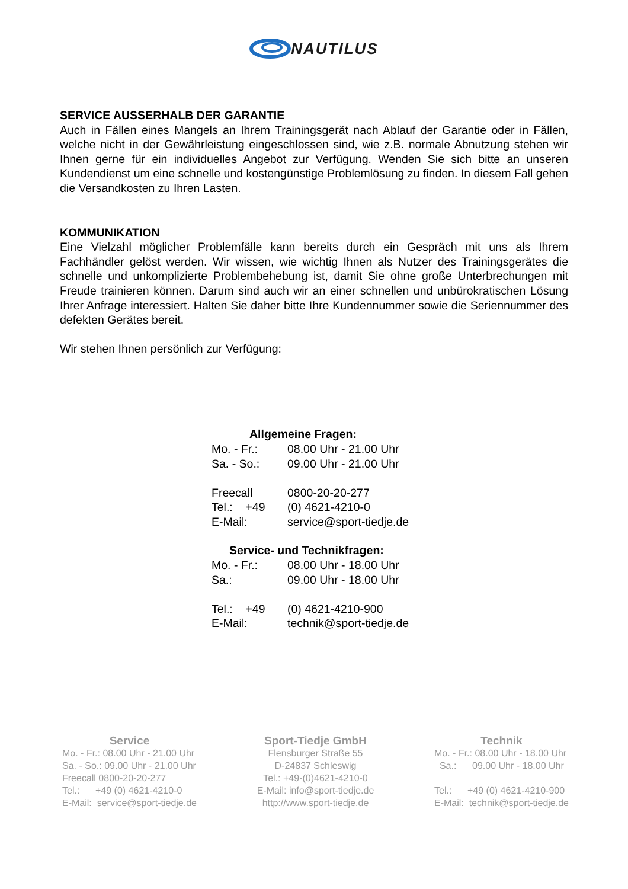NAUTILUS
SERVICE AUSSERHALB DER GARANTIE
Auch in Fällen eines Mangels an Ihrem Trainingsgerät nach Ablauf der Garantie oder in Fällen, welche nicht in der Gewährleistung eingeschlossen sind, wie z.B. normale Abnutzung stehen wir Ihnen gerne für ein individuelles Angebot zur Verfügung. Wenden Sie sich bitte an unseren Kundendienst um eine schnelle und kostengünstige Problemlösung zu finden. In diesem Fall gehen die Versandkosten zu Ihren Lasten.
KOMMUNIKATION
Eine Vielzahl möglicher Problemfälle kann bereits durch ein Gespräch mit uns als Ihrem Fachhändler gelöst werden. Wir wissen, wie wichtig Ihnen als Nutzer des Trainingsgerätes die schnelle und unkomplizierte Problembehebung ist, damit Sie ohne große Unterbrechungen mit Freude trainieren können. Darum sind auch wir an einer schnellen und unbürokratischen Lösung Ihrer Anfrage interessiert. Halten Sie daher bitte Ihre Kundennummer sowie die Seriennummer des defekten Gerätes bereit.
Wir stehen Ihnen persönlich zur Verfügung:
Allgemeine Fragen:
| Mo. - Fr.: | 08.00 Uhr - 21.00 Uhr |
| Sa. - So.: | 09.00 Uhr - 21.00 Uhr |
| Freecall | 0800-20-20-277 |
| Tel.: +49 | (0) 4621-4210-0 |
| E-Mail: | service@sport-tiedje.de |
Service- und Technikfragen:
| Mo. - Fr.: | 08.00 Uhr - 18.00 Uhr |
| Sa.: | 09.00 Uhr - 18.00 Uhr |
| Tel.: +49 | (0) 4621-4210-900 |
| E-Mail: | technik@sport-tiedje.de |
Service
Mo. - Fr.: 08.00 Uhr - 21.00 Uhr
Sa. - So.: 09.00 Uhr - 21.00 Uhr
Freecall 0800-20-20-277
Tel.: +49 (0) 4621-4210-0
E-Mail: service@sport-tiedje.de
Sport-Tiedje GmbH
Flensburger Straße 55
D-24837 Schleswig
Tel.: +49-(0)4621-4210-0
E-Mail: info@sport-tiedje.de
http://www.sport-tiedje.de
Technik
Mo. - Fr.: 08.00 Uhr - 18.00 Uhr
Sa.: 09.00 Uhr - 18.00 Uhr
Tel.: +49 (0) 4621-4210-900
E-Mail: technik@sport-tiedje.de